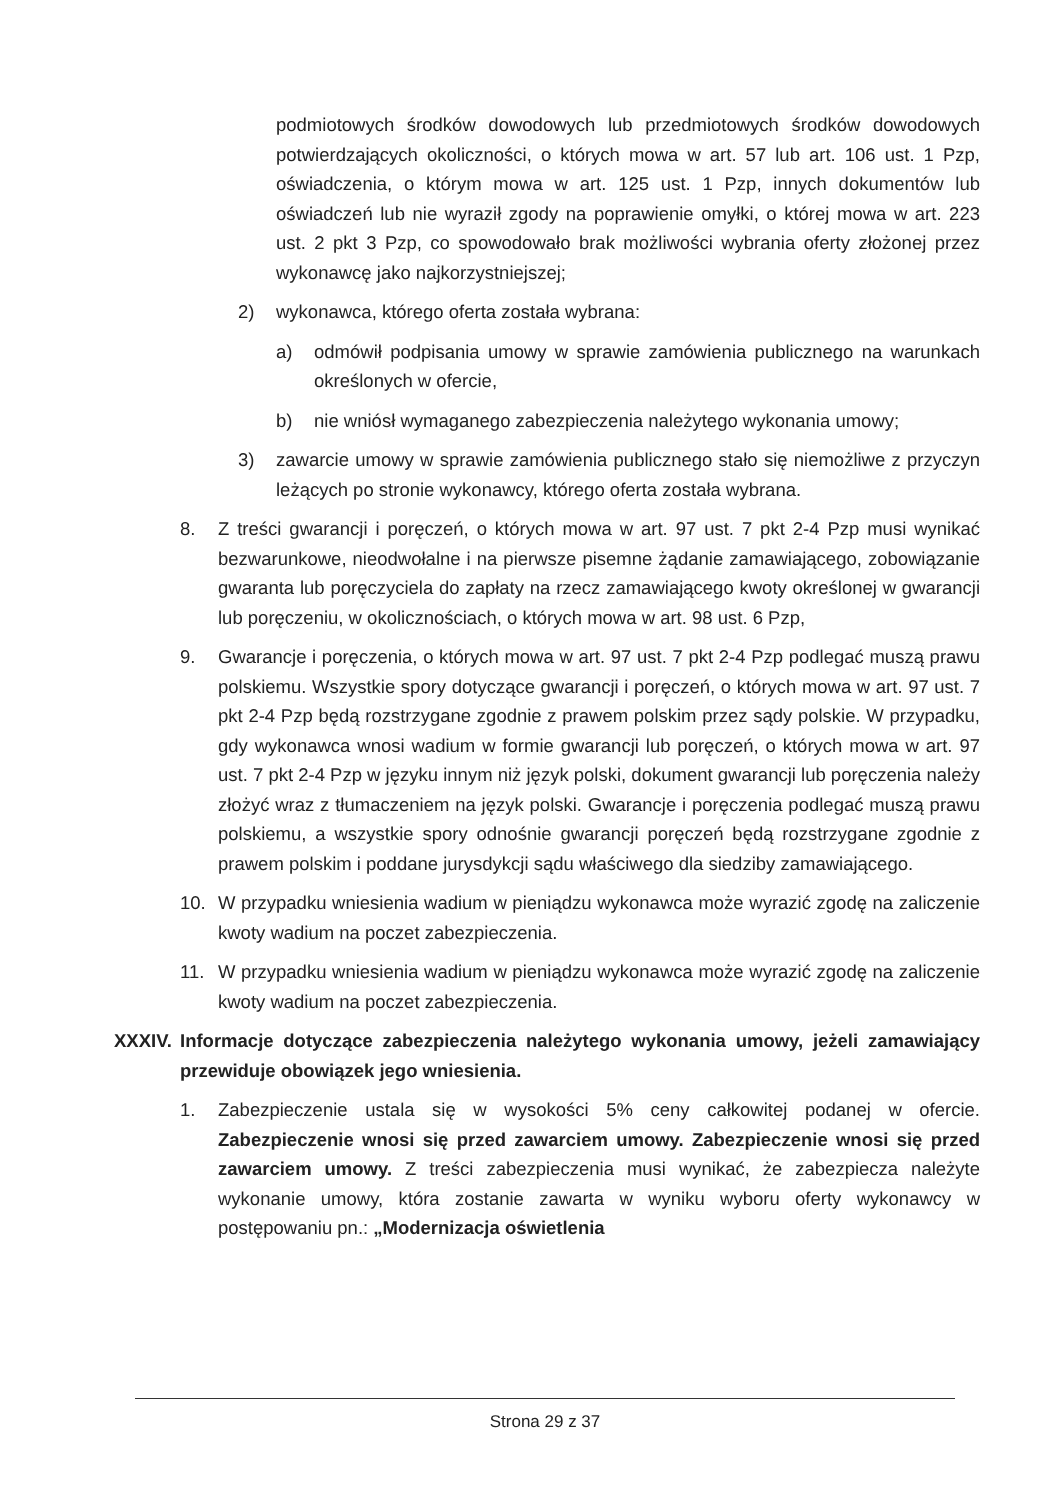podmiotowych środków dowodowych lub przedmiotowych środków dowodowych potwierdzających okoliczności, o których mowa w art. 57 lub art. 106 ust. 1 Pzp, oświadczenia, o którym mowa w art. 125 ust. 1 Pzp, innych dokumentów lub oświadczeń lub nie wyraził zgody na poprawienie omyłki, o której mowa w art. 223 ust. 2 pkt 3 Pzp, co spowodowało brak możliwości wybrania oferty złożonej przez wykonawcę jako najkorzystniejszej;
2) wykonawca, którego oferta została wybrana:
a) odmówił podpisania umowy w sprawie zamówienia publicznego na warunkach określonych w ofercie,
b) nie wniósł wymaganego zabezpieczenia należytego wykonania umowy;
3) zawarcie umowy w sprawie zamówienia publicznego stało się niemożliwe z przyczyn leżących po stronie wykonawcy, którego oferta została wybrana.
8. Z treści gwarancji i poręczeń, o których mowa w art. 97 ust. 7 pkt 2-4 Pzp musi wynikać bezwarunkowe, nieodwołalne i na pierwsze pisemne żądanie zamawiającego, zobowiązanie gwaranta lub poręczyciela do zapłaty na rzecz zamawiającego kwoty określonej w gwarancji lub poręczeniu, w okolicznościach, o których mowa w art. 98 ust. 6 Pzp,
9. Gwarancje i poręczenia, o których mowa w art. 97 ust. 7 pkt 2-4 Pzp podlegać muszą prawu polskiemu. Wszystkie spory dotyczące gwarancji i poręczeń, o których mowa w art. 97 ust. 7 pkt 2-4 Pzp będą rozstrzygane zgodnie z prawem polskim przez sądy polskie. W przypadku, gdy wykonawca wnosi wadium w formie gwarancji lub poręczeń, o których mowa w art. 97 ust. 7 pkt 2-4 Pzp w języku innym niż język polski, dokument gwarancji lub poręczenia należy złożyć wraz z tłumaczeniem na język polski. Gwarancje i poręczenia podlegać muszą prawu polskiemu, a wszystkie spory odnośnie gwarancji poręczeń będą rozstrzygane zgodnie z prawem polskim i poddane jurysdykcji sądu właściwego dla siedziby zamawiającego.
10. W przypadku wniesienia wadium w pieniądzu wykonawca może wyrazić zgodę na zaliczenie kwoty wadium na poczet zabezpieczenia.
11. W przypadku wniesienia wadium w pieniądzu wykonawca może wyrazić zgodę na zaliczenie kwoty wadium na poczet zabezpieczenia.
XXXIV. Informacje dotyczące zabezpieczenia należytego wykonania umowy, jeżeli zamawiający przewiduje obowiązek jego wniesienia.
1. Zabezpieczenie ustala się w wysokości 5% ceny całkowitej podanej w ofercie. Zabezpieczenie wnosi się przed zawarciem umowy. Zabezpieczenie wnosi się przed zawarciem umowy. Z treści zabezpieczenia musi wynikać, że zabezpiecza należyte wykonanie umowy, która zostanie zawarta w wyniku wyboru oferty wykonawcy w postępowaniu pn.: „Modernizacja oświetlenia
Strona 29 z 37